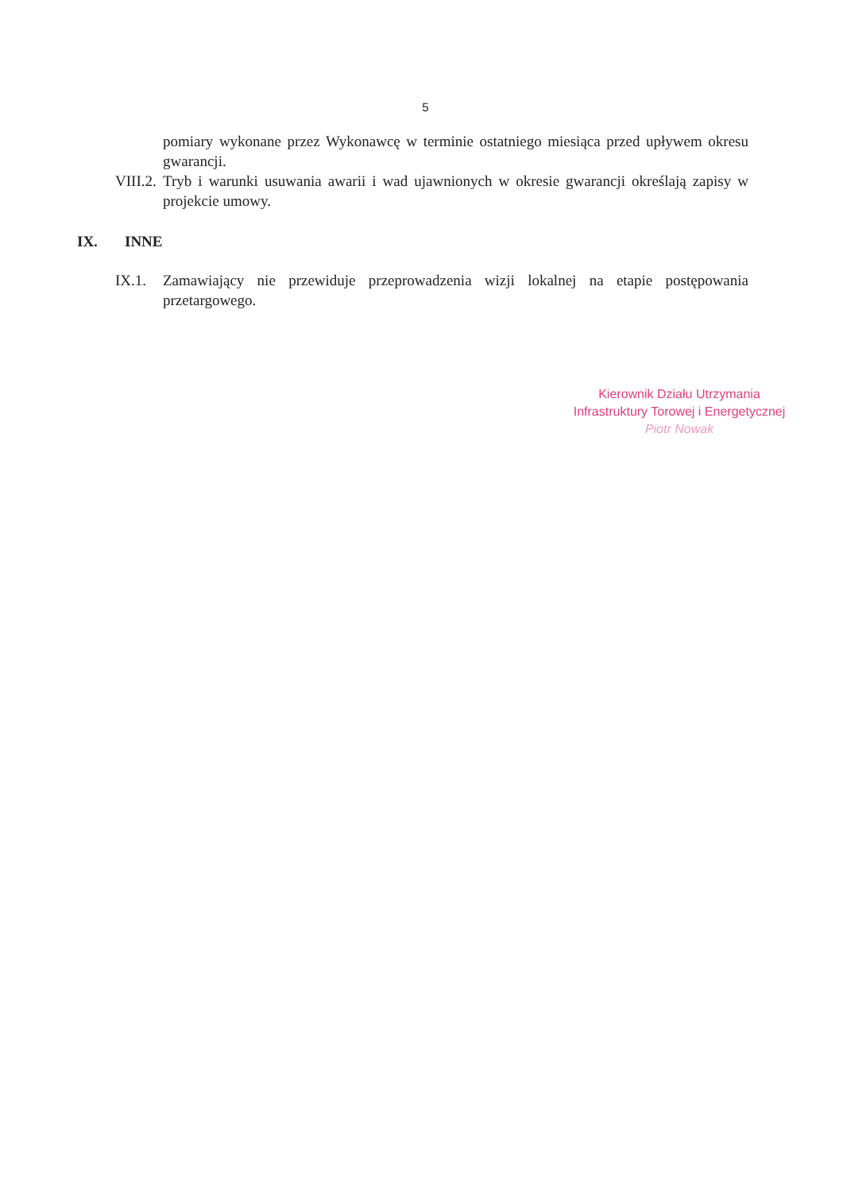5
pomiary wykonane przez Wykonawcę w terminie ostatniego miesiąca przed upływem okresu gwarancji.
VIII.2.
Tryb i warunki usuwania awarii i wad ujawnionych w okresie gwarancji określają zapisy w projekcie umowy.
IX. INNE
IX.1. Zamawiający nie przewiduje przeprowadzenia wizji lokalnej na etapie postępowania przetargowego.
Kierownik Działu Utrzymania
Infrastruktury Torowej i Energetycznej
Piotr Nowak